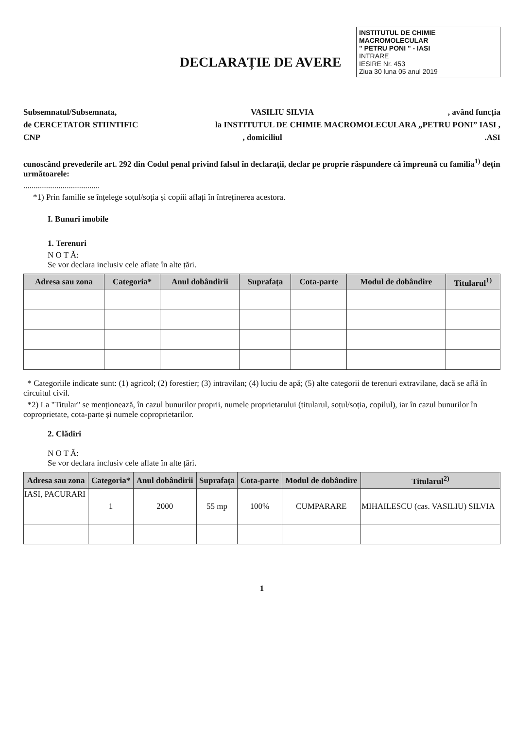INSTITUTUL DE CHIMIE MACROMOLECULAR
" PETRU PONI " - IASI
INTRARE
IESIRE Nr. 453
Ziua 30 luna 05 anul 2019
DECLARAȚIE DE AVERE
Subsemnatul/Subsemnata, VASILIU SILVIA, având funcția
de CERCETATOR STIINTIFIC la INSTITUTUL DE CHIMIE MACROMOLECULARA „PETRU PONI” IASI ,
CNP, domiciliul.ASI
cunoscând prevederile art. 292 din Codul penal privind falsul în declarații, declar pe proprie răspundere că împreună cu familia<sup>1)</sup> dețin următoarele:
.....................................
*1) Prin familie se înțelege soțul/soția și copiii aflați în întreținerea acestora.
I. Bunuri imobile
1. Terenuri
N O T Ă:
Se vor declara inclusiv cele aflate în alte țări.
| Adresa sau zona | Categoria* | Anul dobândirii | Suprafața | Cota-parte | Modul de dobândire | Titularul<sup>1)</sup> |
| --- | --- | --- | --- | --- | --- | --- |
* Categoriile indicate sunt: (1) agricol; (2) forestier; (3) intravilan; (4) luciu de apă; (5) alte categorii de terenuri extravilane, dacă se află în circuitul civil.
*2) La "Titular" se menționează, în cazul bunurilor proprii, numele proprietarului (titularul, soțul/soția, copilul), iar în cazul bunurilor în coproprietate, cota-parte și numele coproprietarilor.
2. Clădiri
N O T Ă:
Se vor declara inclusiv cele aflate în alte țări.
| Adresa sau zona | Categoria* | Anul dobândirii | Suprafața | Cota-parte | Modul de dobândire | Titularul<sup>2)</sup> |
| --- | --- | --- | --- | --- | --- | --- |
| IASI, PACURARI | 1 | 2000 | 55 mp | 100% | CUMPARARE | MIHAILESCU (cas. VASILIU) SILVIA |
1